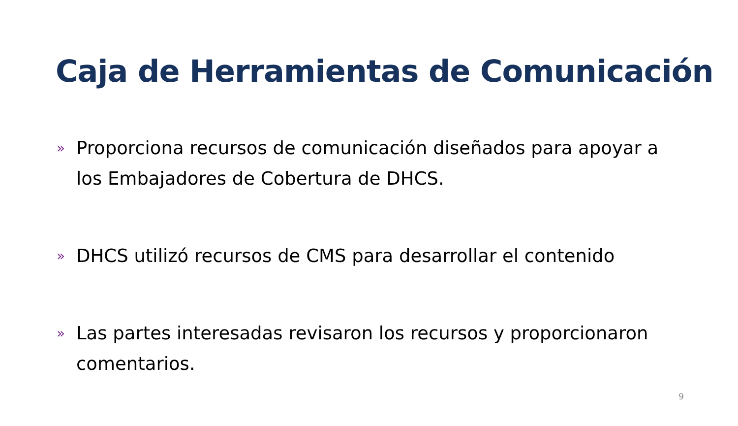Caja de Herramientas de Comunicación
» Proporciona recursos de comunicación diseñados para apoyar a los Embajadores de Cobertura de DHCS.
» DHCS utilizó recursos de CMS para desarrollar el contenido
» Las partes interesadas revisaron los recursos y proporcionaron comentarios.
9